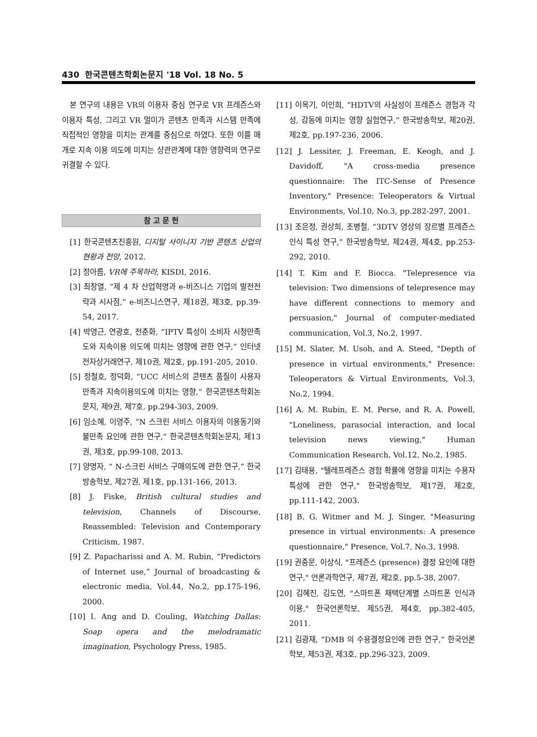430 한국콘텐츠학회논문지 '18 Vol. 18 No. 5
본 연구의 내용은 VR의 이용자 중심 연구로 VR 프레즌스와 이용자 특성, 그리고 VR 멀미가 콘텐츠 만족과 시스템 만족에 직접적인 영향을 미치는 관계를 중심으로 하였다. 또한 이를 매개로 지속 이용 의도에 미치는 상관관계에 대한 영향력의 연구로 귀결할 수 있다.
참 고 문 헌
[1] 한국콘텐츠진흥원, 디지털 사이니지 기반 콘텐츠 산업의 현황과 전망, 2012.
[2] 정아름, VR에 주목하라, KISDI, 2016.
[3] 최창열, “제 4 차 산업혁명과 e-비즈니스 기업의 발전전략과 시사점,” e-비즈니스연구, 제18권, 제3호, pp.39-54, 2017.
[4] 박영근, 연광호, 전춘화, “IPTV 특성이 소비자 시청만족도와 지속이용 의도에 미치는 영향에 관한 연구,” 인터넷전자상거래연구, 제10권, 제2호, pp.191-205, 2010.
[5] 정철호, 정덕화, “UCC 서비스의 콘텐츠 품질이 사용자 만족과 지속이용의도에 미치는 영향,” 한국콘텐츠학회논문지, 제9권, 제7호, pp.294-303, 2009.
[6] 임소혜, 이영주, “N 스크린 서비스 이용자의 이용동기와 불만족 요인에 관한 연구,” 한국콘텐츠학회논문지, 제13권, 제3호, pp.99-108, 2013.
[7] 양명자, “ N-스크린 서비스 구매의도에 관한 연구,” 한국방송학보, 제27권, 제1호, pp.131-166, 2013.
[8] J. Fiske, British cultural studies and television, Channels of Discourse, Reassembled: Television and Contemporary Criticism, 1987.
[9] Z. Papacharissi and A. M. Rubin, “Predictors of Internet use,” Journal of broadcasting & electronic media, Vol.44, No.2, pp.175-196, 2000.
[10] I. Ang and D. Couling, Watching Dallas: Soap opera and the melodramatic imagination, Psychology Press, 1985.
[11] 이옥기, 이인희, “HDTV의 사실성이 프레즌스 경험과 각성, 감동에 미치는 영향 실험연구,” 한국방송학보, 제20권, 제2호, pp.197-236, 2006.
[12] J. Lessiter, J. Freeman, E. Keogh, and J. Davidoff, "A cross-media presence questionnaire: The ITC-Sense of Presence Inventory," Presence: Teleoperators & Virtual Environments, Vol.10, No.3, pp.282-297, 2001.
[13] 조은정, 권상희, 조병철, “3DTV 영상의 장르별 프레즌스 인식 특성 연구,” 한국방송학보, 제24권, 제4호, pp.253-292, 2010.
[14] T. Kim and F. Biocca. "Telepresence via television: Two dimensions of telepresence may have different connections to memory and persuasion," Journal of computer-mediated communication, Vol.3, No.2, 1997.
[15] M. Slater, M. Usoh, and A. Steed, "Depth of presence in virtual environments," Presence: Teleoperators & Virtual Environments, Vol.3, No.2, 1994.
[16] A. M. Rubin, E. M. Perse, and R. A. Powell, "Loneliness, parasocial interaction, and local television news viewing," Human Communication Research, Vol.12, No.2, 1985.
[17] 김태용, "텔레프레즌스 경험 확률에 영향을 미치는 수용자 특성에 관한 연구," 한국방송학보, 제17권, 제2호, pp.111-142, 2003.
[18] B. G. Witmer and M. J. Singer, "Measuring presence in virtual environments: A presence questionnaire," Presence, Vol.7, No.3, 1998.
[19] 권중문, 이상식, "프레즌스 (presence) 결정 요인에 대한 연구," 언론과학연구, 제7권, 제2호, pp.5-38, 2007.
[20] 김혜진, 김도연, "스마트폰 채택단계별 스마트폰 인식과 이용," 한국언론학보, 제55권, 제4호, pp.382-405, 2011.
[21] 김광재, “DMB 의 수용결정요인에 관한 연구,” 한국언론학보, 제53권, 제3호, pp.296-323, 2009.